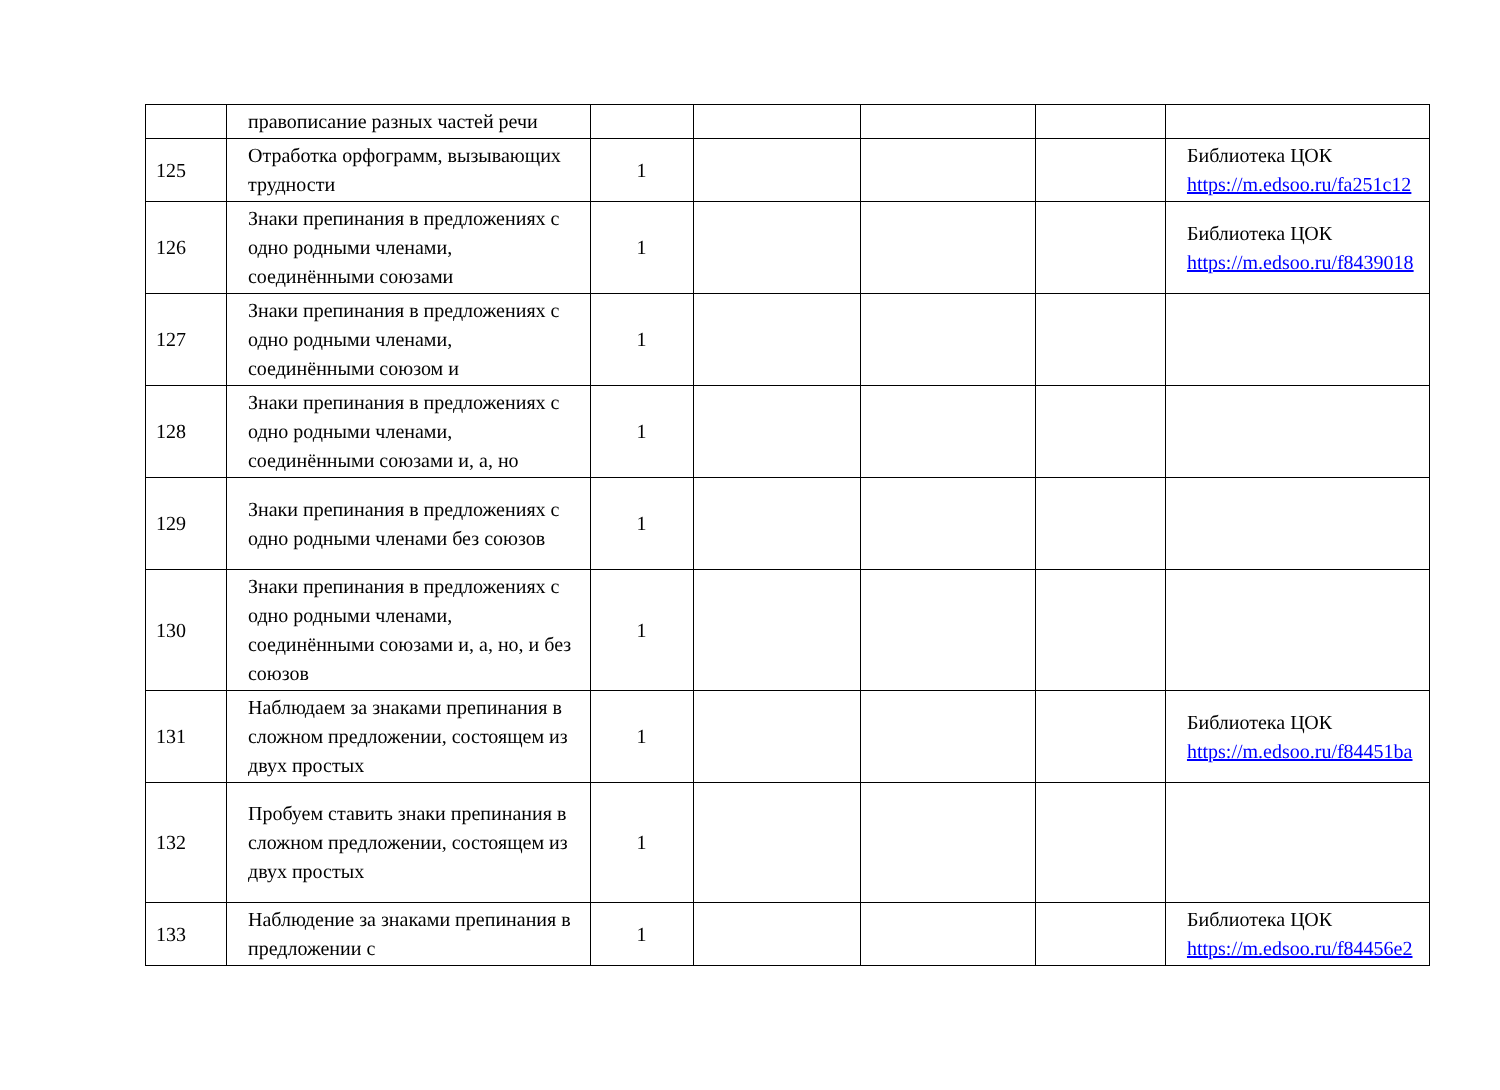| | правописание разных частей речи | | | | | |
| 125 | Отработка орфограмм, вызывающих трудности | 1 | | | | Библиотека ЦОК https://m.edsoo.ru/fa251c12 |
| 126 | Знаки препинания в предложениях с одно родными членами, соединёнными союзами | 1 | | | | Библиотека ЦОК https://m.edsoo.ru/f8439018 |
| 127 | Знаки препинания в предложениях с одно родными членами, соединёнными союзом и | 1 | | | | |
| 128 | Знаки препинания в предложениях с одно родными членами, соединёнными союзами и, а, но | 1 | | | | |
| 129 | Знаки препинания в предложениях с одно родными членами без союзов | 1 | | | | |
| 130 | Знаки препинания в предложениях с одно родными членами, соединёнными союзами и, а, но, и без союзов | 1 | | | | |
| 131 | Наблюдаем за знаками препинания в сложном предложении, состоящем из двух простых | 1 | | | | Библиотека ЦОК https://m.edsoo.ru/f84451ba |
| 132 | Пробуем ставить знаки препинания в сложном предложении, состоящем из двух простых | 1 | | | | |
| 133 | Наблюдение за знаками препинания в предложении с | 1 | | | | Библиотека ЦОК https://m.edsoo.ru/f84456e2 |